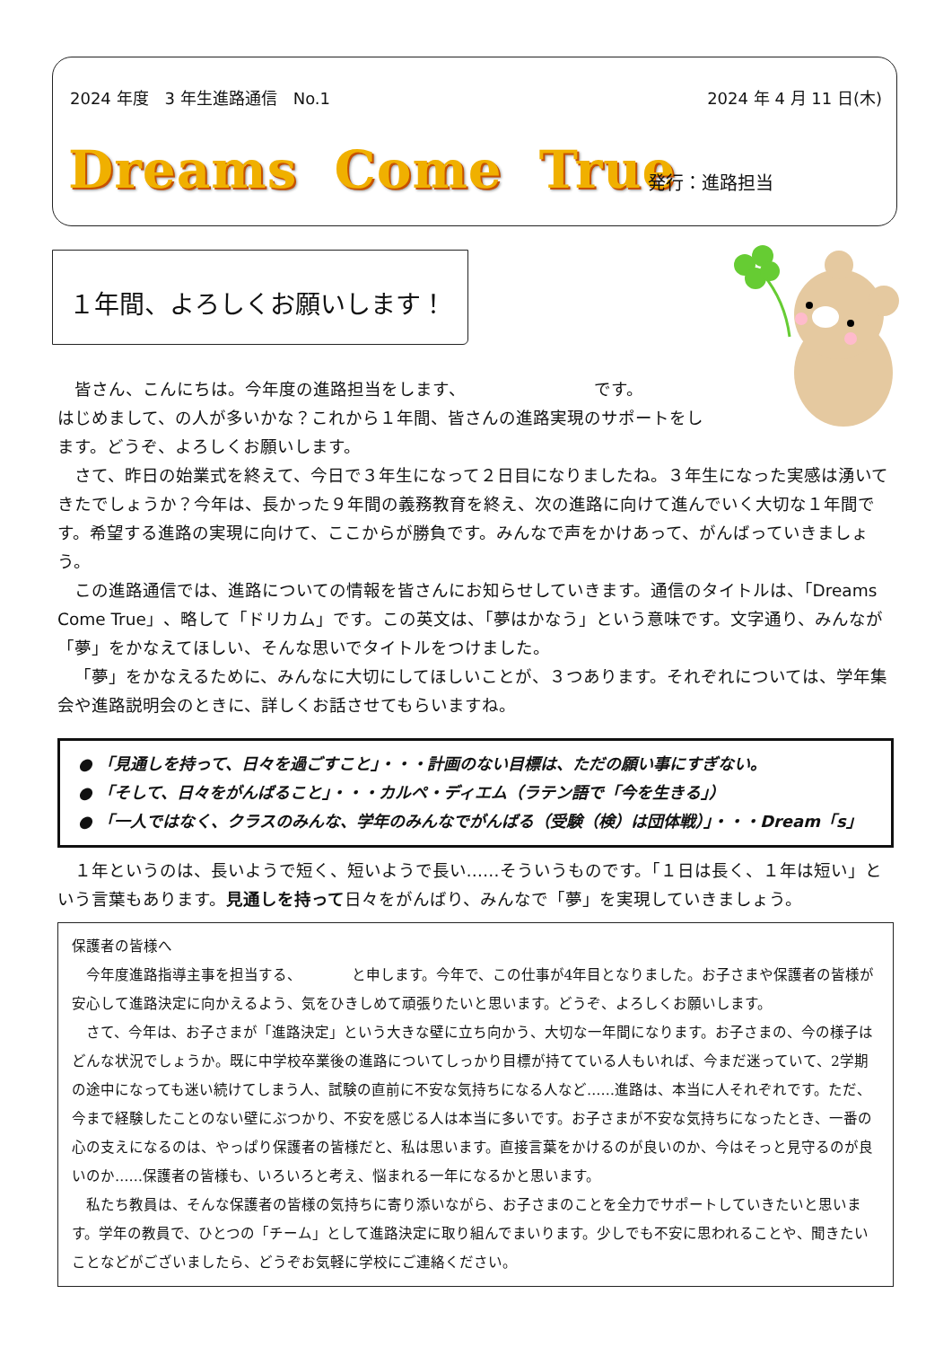2024 年度　3 年生進路通信　No.1 2024 年 4 月 11 日(木)
Dreams Come True 発行：進路担当
１年間、よろしくお願いします！
皆さん、こんにちは。今年度の進路担当をします、　　　　　　　　です。
はじめまして、の人が多いかな？これから１年間、皆さんの進路実現のサポートをします。どうぞ、よろしくお願いします。
さて、昨日の始業式を終えて、今日で３年生になって２日目になりましたね。３年生になった実感は湧いてきたでしょうか？今年は、長かった９年間の義務教育を終え、次の進路に向けて進んでいく大切な１年間です。希望する進路の実現に向けて、ここからが勝負です。みんなで声をかけあって、がんばっていきましょう。
この進路通信では、進路についての情報を皆さんにお知らせしていきます。通信のタイトルは、「Dreams Come True」、略して「ドリカム」です。この英文は、「夢はかなう」という意味です。文字通り、みんなが「夢」をかなえてほしい、そんな思いでタイトルをつけました。
「夢」をかなえるために、みんなに大切にしてほしいことが、３つあります。それぞれについては、学年集会や進路説明会のときに、詳しくお話させてもらいますね。
● 「見通しを持って、日々を過ごすこと」・・・計画のない目標は、ただの願い事にすぎない。
● 「そして、日々をがんばること」・・・カルペ・ディエム（ラテン語で「今を生きる」）
● 「一人ではなく、クラスのみんな、学年のみんなでがんばる（受験（検）は団体戦）」・・・Dream「s」
１年というのは、長いようで短く、短いようで長い……そういうものです。「１日は長く、１年は短い」という言葉もあります。見通しを持って日々をがんばり、みんなで「夢」を実現していきましょう。
保護者の皆様へ
今年度進路指導主事を担当する、　　　　と申します。今年で、この仕事が4年目となりました。お子さまや保護者の皆様が安心して進路決定に向かえるよう、気をひきしめて頑張りたいと思います。どうぞ、よろしくお願いします。
さて、今年は、お子さまが「進路決定」という大きな壁に立ち向かう、大切な一年間になります。お子さまの、今の様子はどんな状況でしょうか。既に中学校卒業後の進路についてしっかり目標が持てている人もいれば、今まだ迷っていて、2学期の途中になっても迷い続けてしまう人、試験の直前に不安な気持ちになる人など……進路は、本当に人それぞれです。ただ、今まで経験したことのない壁にぶつかり、不安を感じる人は本当に多いです。お子さまが不安な気持ちになったとき、一番の心の支えになるのは、やっぱり保護者の皆様だと、私は思います。直接言葉をかけるのが良いのか、今はそっと見守るのが良いのか……保護者の皆様も、いろいろと考え、悩まれる一年になるかと思います。
私たち教員は、そんな保護者の皆様の気持ちに寄り添いながら、お子さまのことを全力でサポートしていきたいと思います。学年の教員で、ひとつの「チーム」として進路決定に取り組んでまいります。少しでも不安に思われることや、聞きたいことなどがございましたら、どうぞお気軽に学校にご連絡ください。